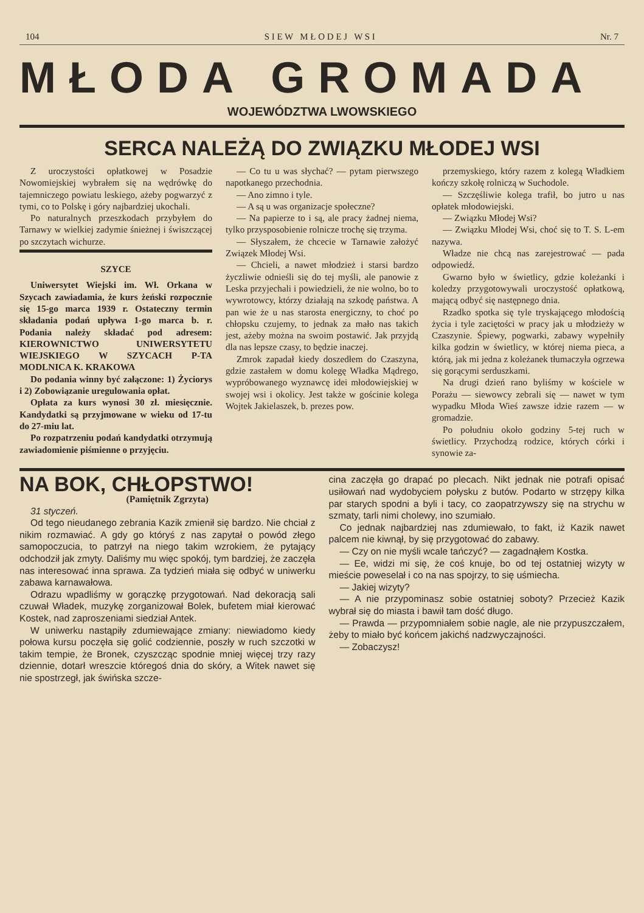104 S I E W M Ł O D E J W S I Nr. 7
MŁODA GROMADA
WOJEWÓDZTWA LWOWSKIEGO
SERCA NALEŻĄ DO ZWIĄZKU MŁODEJ WSI
Z uroczystości opłatkowej w Posadzie Nowomiejskiej wybrałem się na wędrówkę do tajemniczego powiatu leskiego, ażeby pogwarzyć z tymi, co to Polskę i góry najbardziej ukochali.
Po naturalnych przeszkodach przybyłem do Tarnawy w wielkiej zadymie śnieżnej i świszczącej po szczytach wichurze.
SZYCE
Uniwersytet Wiejski im. Wł. Orkana w Szycach zawiadamia, że kurs żeński rozpocznie się 15-go marca 1939 r. Ostateczny termin składania podań upływa 1-go marca b. r. Podania należy składać pod adresem: KIEROWNICTWO UNIWERSYTETU WIEJSKIEGO W SZYCACH P-TA MODLNICA K. KRAKOWA
Do podania winny być załączone: 1) Życiorys i 2) Zobowiązanie uregulowania opłat.
Opłata za kurs wynosi 30 zł. miesięcznie. Kandydatki są przyjmowane w wieku od 17-tu do 27-miu lat.
Po rozpatrzeniu podań kandydatki otrzymują zawiadomienie piśmienne o przyjęciu.
— Co tu u was słychać? — pytam pierwszego napotkanego przechodnia.
— Ano zimno i tyle.
— A są u was organizacje społeczne?
— Na papierze to i są, ale pracy żadnej niema, tylko przysposobienie rolnicze trochę się trzyma.
— Słyszałem, że chcecie w Tarnawie założyć Związek Młodej Wsi.
— Chcieli, a nawet młodzież i starsi bardzo życzliwie odnieśli się do tej myśli, ale panowie z Leska przyjechali i powiedzieli, że nie wolno, bo to wywrotowcy, którzy działają na szkodę państwa. A pan wie że u nas starosta energiczny, to choć po chłopsku czujemy, to jednak za mało nas takich jest, ażeby można na swoim postawić. Jak przyjdą dla nas lepsze czasy, to będzie inaczej.
Zmrok zapadał kiedy doszedłem do Czaszyna, gdzie zastałem w domu kolegę Władka Mądrego, wypróbowanego wyznawcę idei młodowiejskiej w swojej wsi i okolicy. Jest także w gościnie kolega Wojtek Jakielaszek, b. prezes pow.
przemyskiego, który razem z kolegą Władkiem kończy szkołę rolniczą w Suchodole.
— Szczęśliwie kolega trafił, bo jutro u nas opłatek młodowiejski.
— Związku Młodej Wsi?
— Związku Młodej Wsi, choć się to T. S. L-em nazywa.
Władze nie chcą nas zarejestrować — pada odpowiedź.
Gwarno było w świetlicy, gdzie koleżanki i koledzy przygotowywali uroczystość opłatkową, mającą odbyć się następnego dnia.
Rzadko spotka się tyle tryskającego młodością życia i tyle zacię­tości w pracy jak u młodzieży w Czaszynie. Śpiewy, pogwarki, zabawy wypełniły kilka godzin w świetlicy, w której niema pieca, a którą, jak mi jedna z koleżanek tłumaczyła ogrzewa się gorącymi serduszkami.
Na drugi dzień rano byliśmy w kościele w Porażu — siewowcy zebrali się — nawet w tym wypadku Młoda Wieś zawsze idzie razem — w gromadzie.
Po południu około godziny 5-tej ruch w świetlicy. Przychodzą rodzice, których córki i synowie za-
NA BOK, CHŁOPSTWO!
(Pamiętnik Zgrzyta)
31 styczeń.
Od tego nieudanego zebrania Kazik zmienił się bardzo. Nie chciał z nikim rozmawiać. A gdy go któryś z nas zapytał o powód złego samopoczucia, to patrzył na niego takim wzrokiem, że pytający odchodził jak zmyty. Daliśmy mu więc spokój, tym bardziej, że zaczęła nas interesować inna sprawa. Za tydzień miała się odbyć w uniwerku zabawa karnawałowa.
Odrazu wpadliśmy w gorączkę przygotowań. Nad dekoracją sali czuwał Władek, muzykę zorganizował Bolek, bufetem miał kierować Kostek, nad zaproszeniami siedział Antek.
W uniwerku nastąpiły zdumiewające zmiany: niewiadomo kiedy połowa kursu poczęła się golić codziennie, poszły w ruch szczotki w takim tempie, że Bronek, czyszcząc spodnie mniej więcej trzy razy dziennie, dotarł wreszcie któregoś dnia do skóry, a Witek nawet się nie spostrzegł, jak świńska szcze-
cina zaczęła go drapać po plecach. Nikt jednak nie potrafi opisać usiłowań nad wydobyciem połysku z butów. Podarto w strzępy kilka par starych spodni a byli i tacy, co zaopatrzywszy się na strychu w szmaty, tarli nimi cholewy, ino szumiało.
Co jednak najbardziej nas zdumiewało, to fakt, iż Kazik nawet palcem nie kiwnął, by się przygotować do zabawy.
— Czy on nie myśli wcale tańczyć? — zagadnąłem Kostka.
— Ee, widzi mi się, że coś knuje, bo od tej ostatniej wizyty w mieście poweselał i co na nas spojrzy, to się uśmiecha.
— Jakiej wizyty?
— A nie przypominasz sobie ostatniej soboty? Przecież Kazik wybrał się do miasta i bawił tam dość długo.
— Prawda — przypomniałem sobie nagle, ale nie przypuszczałem, żeby to miało być końcem jakichś nadzwyczajności.
— Zobaczysz!